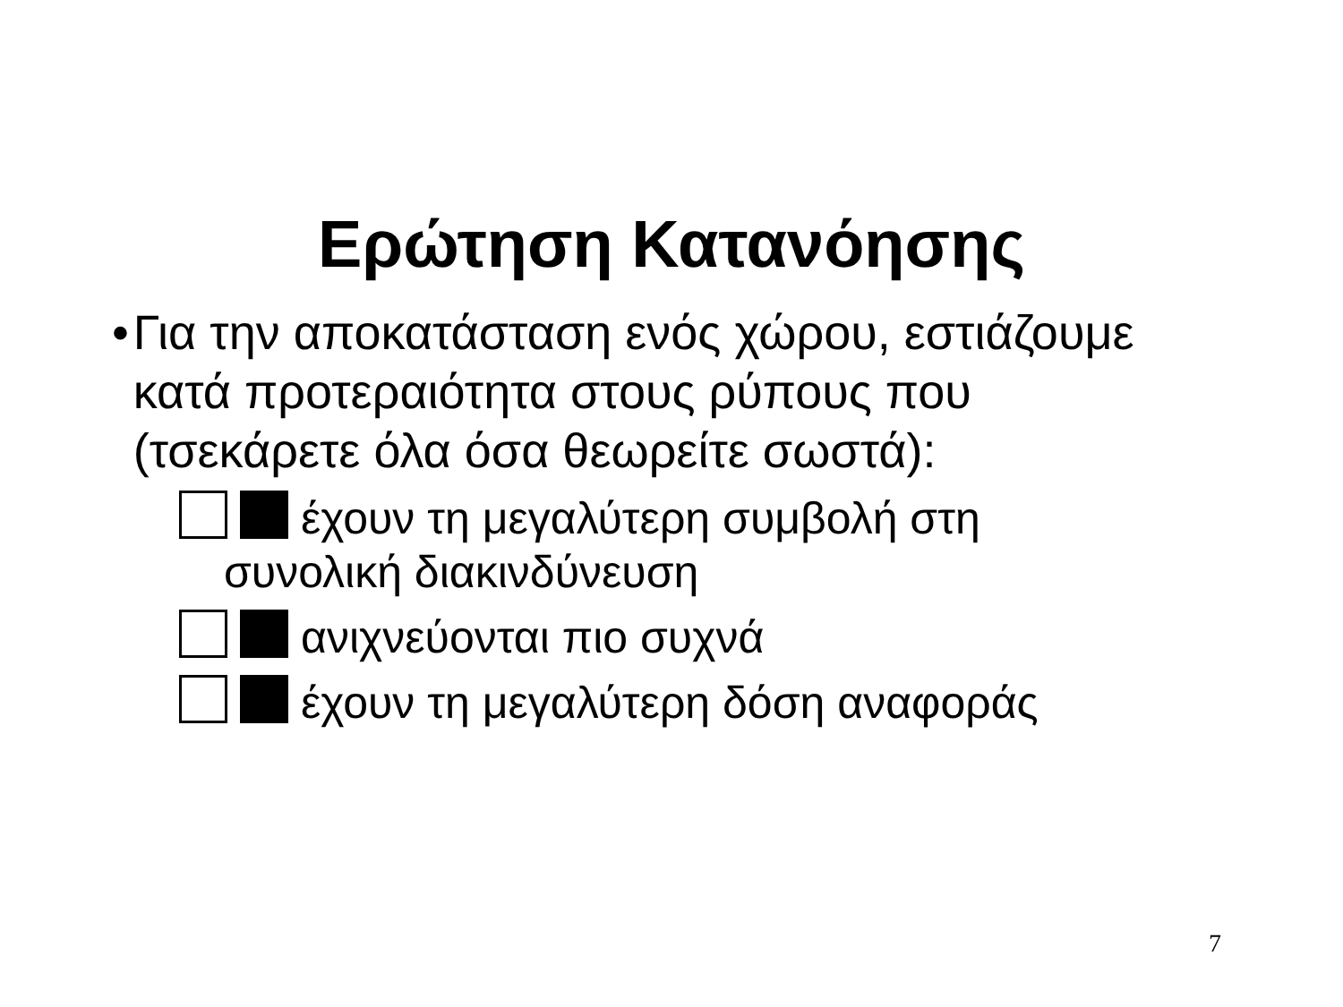Ερώτηση Κατανόησης
• Για την αποκατάσταση ενός χώρου, εστιάζουμε κατά προτεραιότητα στους ρύπους που (τσεκάρετε όλα όσα θεωρείτε σωστά):
έχουν τη μεγαλύτερη συμβολή στη συνολική διακινδύνευση
ανιχνεύονται πιο συχνά
έχουν τη μεγαλύτερη δόση αναφοράς
7